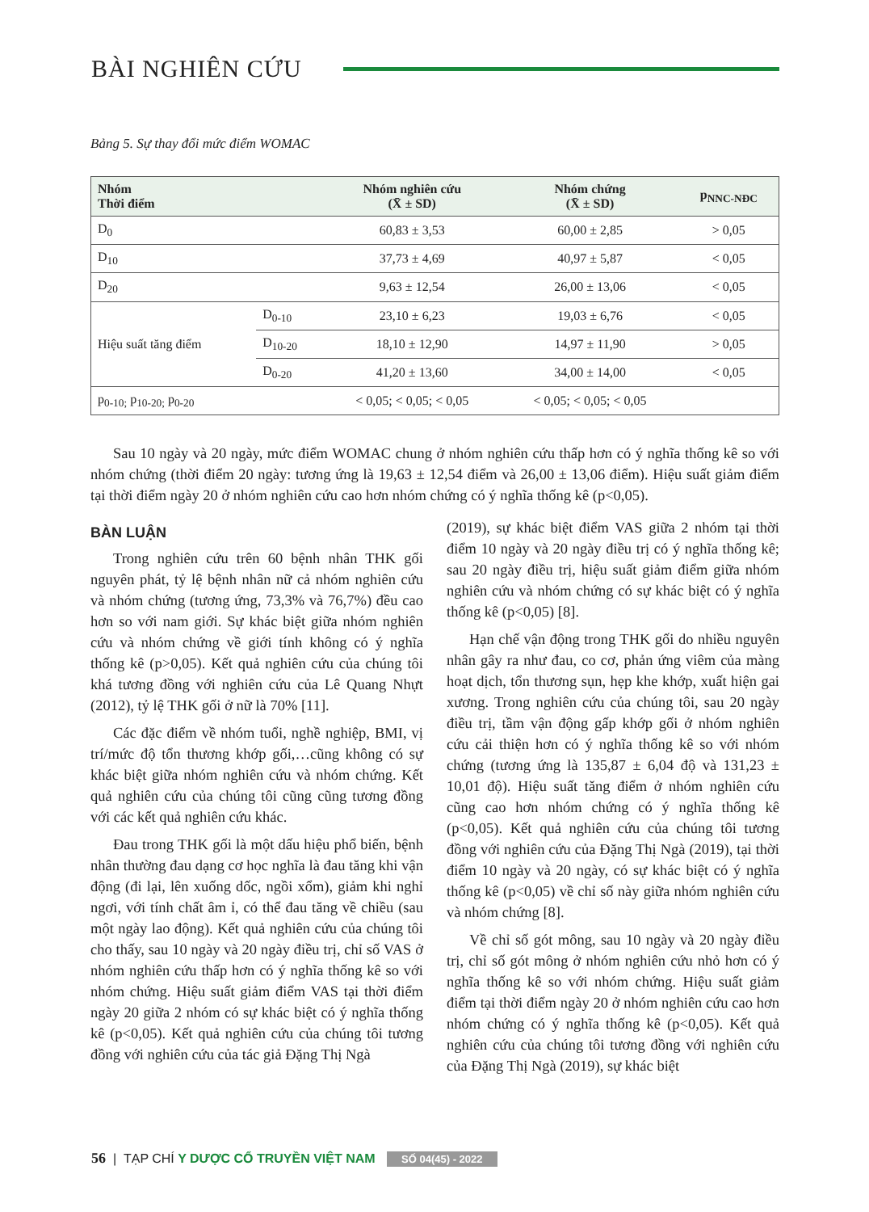BÀI NGHIÊN CỨU
Bảng 5. Sự thay đổi mức điểm WOMAC
| Nhóm Thời điểm | | Nhóm nghiên cứu (X̄ ± SD) | Nhóm chứng (X̄ ± SD) | p<sub>NNC-NĐC</sub> |
| --- | --- | --- | --- | --- |
| D<sub>0</sub> | | 60,83 ± 3,53 | 60,00 ± 2,85 | > 0,05 |
| D<sub>10</sub> | | 37,73 ± 4,69 | 40,97 ± 5,87 | < 0,05 |
| D<sub>20</sub> | | 9,63 ± 12,54 | 26,00 ± 13,06 | < 0,05 |
| Hiệu suất tăng điểm | D<sub>0-10</sub> | 23,10 ± 6,23 | 19,03 ± 6,76 | < 0,05 |
| | D<sub>10-20</sub> | 18,10 ± 12,90 | 14,97 ± 11,90 | > 0,05 |
| | D<sub>0-20</sub> | 41,20 ± 13,60 | 34,00 ± 14,00 | < 0,05 |
| p<sub>0-10;</sub> p<sub>10-20;</sub> p<sub>0-20</sub> | | < 0,05; < 0,05; < 0,05 | < 0,05; < 0,05; < 0,05 | |
Sau 10 ngày và 20 ngày, mức điểm WOMAC chung ở nhóm nghiên cứu thấp hơn có ý nghĩa thống kê so với nhóm chứng (thời điểm 20 ngày: tương ứng là 19,63 ± 12,54 điểm và 26,00 ± 13,06 điểm). Hiệu suất giảm điểm tại thời điểm ngày 20 ở nhóm nghiên cứu cao hơn nhóm chứng có ý nghĩa thống kê (p<0,05).
BÀN LUẬN
Trong nghiên cứu trên 60 bệnh nhân THK gối nguyên phát, tỷ lệ bệnh nhân nữ cả nhóm nghiên cứu và nhóm chứng (tương ứng, 73,3% và 76,7%) đều cao hơn so với nam giới. Sự khác biệt giữa nhóm nghiên cứu và nhóm chứng về giới tính không có ý nghĩa thống kê (p>0,05). Kết quả nghiên cứu của chúng tôi khá tương đồng với nghiên cứu của Lê Quang Nhựt (2012), tỷ lệ THK gối ở nữ là 70% [11].
Các đặc điểm về nhóm tuổi, nghề nghiệp, BMI, vị trí/mức độ tổn thương khớp gối,…cũng không có sự khác biệt giữa nhóm nghiên cứu và nhóm chứng. Kết quả nghiên cứu của chúng tôi cũng cũng tương đồng với các kết quả nghiên cứu khác.
Đau trong THK gối là một dấu hiệu phổ biến, bệnh nhân thường đau dạng cơ học nghĩa là đau tăng khi vận động (đi lại, lên xuống dốc, ngồi xổm), giảm khi nghỉ ngơi, với tính chất âm ỉ, có thể đau tăng về chiều (sau một ngày lao động). Kết quả nghiên cứu của chúng tôi cho thấy, sau 10 ngày và 20 ngày điều trị, chỉ số VAS ở nhóm nghiên cứu thấp hơn có ý nghĩa thống kê so với nhóm chứng. Hiệu suất giảm điểm VAS tại thời điểm ngày 20 giữa 2 nhóm có sự khác biệt có ý nghĩa thống kê (p<0,05). Kết quả nghiên cứu của chúng tôi tương đồng với nghiên cứu của tác giả Đặng Thị Ngà
(2019), sự khác biệt điểm VAS giữa 2 nhóm tại thời điểm 10 ngày và 20 ngày điều trị có ý nghĩa thống kê; sau 20 ngày điều trị, hiệu suất giảm điểm giữa nhóm nghiên cứu và nhóm chứng có sự khác biệt có ý nghĩa thống kê (p<0,05) [8].
Hạn chế vận động trong THK gối do nhiều nguyên nhân gây ra như đau, co cơ, phản ứng viêm của màng hoạt dịch, tổn thương sụn, hẹp khe khớp, xuất hiện gai xương. Trong nghiên cứu của chúng tôi, sau 20 ngày điều trị, tầm vận động gấp khớp gối ở nhóm nghiên cứu cải thiện hơn có ý nghĩa thống kê so với nhóm chứng (tương ứng là 135,87 ± 6,04 độ và 131,23 ± 10,01 độ). Hiệu suất tăng điểm ở nhóm nghiên cứu cũng cao hơn nhóm chứng có ý nghĩa thống kê (p<0,05). Kết quả nghiên cứu của chúng tôi tương đồng với nghiên cứu của Đặng Thị Ngà (2019), tại thời điểm 10 ngày và 20 ngày, có sự khác biệt có ý nghĩa thống kê (p<0,05) về chỉ số này giữa nhóm nghiên cứu và nhóm chứng [8].
Về chỉ số gót mông, sau 10 ngày và 20 ngày điều trị, chỉ số gót mông ở nhóm nghiên cứu nhỏ hơn có ý nghĩa thống kê so với nhóm chứng. Hiệu suất giảm điểm tại thời điểm ngày 20 ở nhóm nghiên cứu cao hơn nhóm chứng có ý nghĩa thống kê (p<0,05). Kết quả nghiên cứu của chúng tôi tương đồng với nghiên cứu của Đặng Thị Ngà (2019), sự khác biệt
56 | TẠP CHÍ Y DƯỢC CỔ TRUYỀN VIỆT NAM SỐ 04(45) - 2022